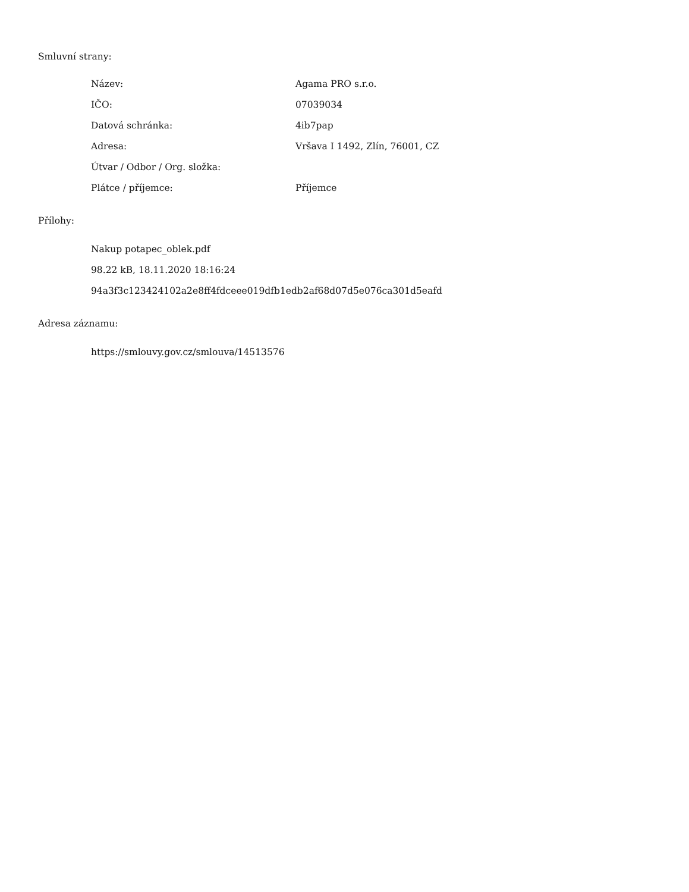Smluvní strany:
| Název: | Agama PRO s.r.o. |
| IČO: | 07039034 |
| Datová schránka: | 4ib7pap |
| Adresa: | Vršava I 1492, Zlín, 76001, CZ |
| Útvar / Odbor / Org. složka: | |
| Plátce / příjemce: | Příjemce |
Přílohy:
Nakup potapec_oblek.pdf
98.22 kB, 18.11.2020 18:16:24
94a3f3c123424102a2e8ff4fdceee019dfb1edb2af68d07d5e076ca301d5eafd
Adresa záznamu:
https://smlouvy.gov.cz/smlouva/14513576